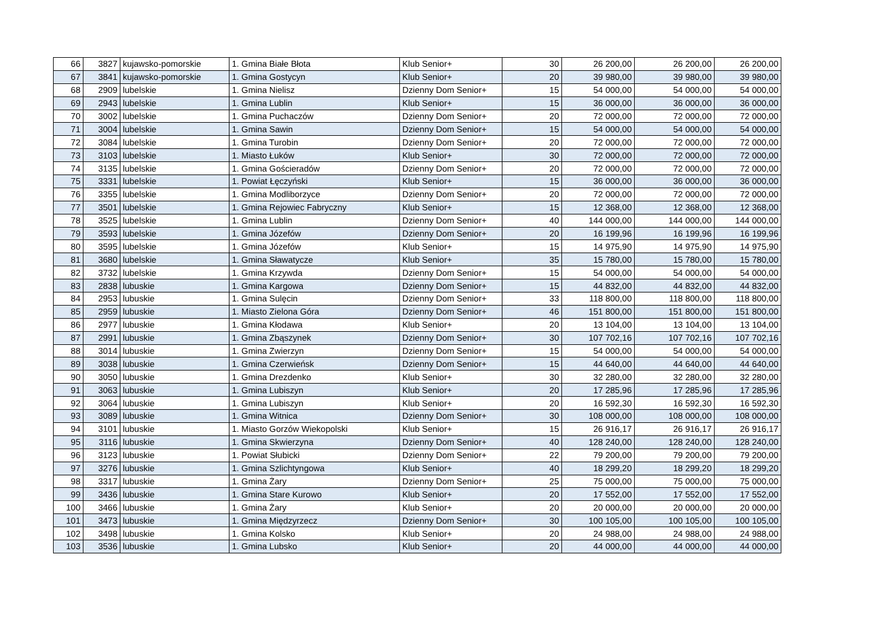| 66 | 3827 | kujawsko-pomorskie | 1. Gmina Białe Błota | Klub Senior+ | 30 | 26 200,00 | 26 200,00 | 26 200,00 |
| 67 | 3841 | kujawsko-pomorskie | 1. Gmina Gostycyn | Klub Senior+ | 20 | 39 980,00 | 39 980,00 | 39 980,00 |
| 68 | 2909 | lubelskie | 1. Gmina Nielisz | Dzienny Dom Senior+ | 15 | 54 000,00 | 54 000,00 | 54 000,00 |
| 69 | 2943 | lubelskie | 1. Gmina Lublin | Klub Senior+ | 15 | 36 000,00 | 36 000,00 | 36 000,00 |
| 70 | 3002 | lubelskie | 1. Gmina Puchaczów | Dzienny Dom Senior+ | 20 | 72 000,00 | 72 000,00 | 72 000,00 |
| 71 | 3004 | lubelskie | 1. Gmina Sawin | Dzienny Dom Senior+ | 15 | 54 000,00 | 54 000,00 | 54 000,00 |
| 72 | 3084 | lubelskie | 1. Gmina Turobin | Dzienny Dom Senior+ | 20 | 72 000,00 | 72 000,00 | 72 000,00 |
| 73 | 3103 | lubelskie | 1. Miasto Łuków | Klub Senior+ | 30 | 72 000,00 | 72 000,00 | 72 000,00 |
| 74 | 3135 | lubelskie | 1. Gmina Gościeradów | Dzienny Dom Senior+ | 20 | 72 000,00 | 72 000,00 | 72 000,00 |
| 75 | 3331 | lubelskie | 1. Powiat Łęczyński | Klub Senior+ | 15 | 36 000,00 | 36 000,00 | 36 000,00 |
| 76 | 3355 | lubelskie | 1. Gmina Modliborzyce | Dzienny Dom Senior+ | 20 | 72 000,00 | 72 000,00 | 72 000,00 |
| 77 | 3501 | lubelskie | 1. Gmina Rejowiec Fabryczny | Klub Senior+ | 15 | 12 368,00 | 12 368,00 | 12 368,00 |
| 78 | 3525 | lubelskie | 1. Gmina Lublin | Dzienny Dom Senior+ | 40 | 144 000,00 | 144 000,00 | 144 000,00 |
| 79 | 3593 | lubelskie | 1. Gmina Józefów | Dzienny Dom Senior+ | 20 | 16 199,96 | 16 199,96 | 16 199,96 |
| 80 | 3595 | lubelskie | 1. Gmina Józefów | Klub Senior+ | 15 | 14 975,90 | 14 975,90 | 14 975,90 |
| 81 | 3680 | lubelskie | 1. Gmina Sławatycze | Klub Senior+ | 35 | 15 780,00 | 15 780,00 | 15 780,00 |
| 82 | 3732 | lubelskie | 1. Gmina Krzywda | Dzienny Dom Senior+ | 15 | 54 000,00 | 54 000,00 | 54 000,00 |
| 83 | 2838 | lubuskie | 1. Gmina Kargowa | Dzienny Dom Senior+ | 15 | 44 832,00 | 44 832,00 | 44 832,00 |
| 84 | 2953 | lubuskie | 1. Gmina Sulęcin | Dzienny Dom Senior+ | 33 | 118 800,00 | 118 800,00 | 118 800,00 |
| 85 | 2959 | lubuskie | 1. Miasto Zielona Góra | Dzienny Dom Senior+ | 46 | 151 800,00 | 151 800,00 | 151 800,00 |
| 86 | 2977 | lubuskie | 1. Gmina Kłodawa | Klub Senior+ | 20 | 13 104,00 | 13 104,00 | 13 104,00 |
| 87 | 2991 | lubuskie | 1. Gmina Zbąszynek | Dzienny Dom Senior+ | 30 | 107 702,16 | 107 702,16 | 107 702,16 |
| 88 | 3014 | lubuskie | 1. Gmina Zwierzyn | Dzienny Dom Senior+ | 15 | 54 000,00 | 54 000,00 | 54 000,00 |
| 89 | 3038 | lubuskie | 1. Gmina Czerwieńsk | Dzienny Dom Senior+ | 15 | 44 640,00 | 44 640,00 | 44 640,00 |
| 90 | 3050 | lubuskie | 1. Gmina Drezdenko | Klub Senior+ | 30 | 32 280,00 | 32 280,00 | 32 280,00 |
| 91 | 3063 | lubuskie | 1. Gmina Lubiszyn | Klub Senior+ | 20 | 17 285,96 | 17 285,96 | 17 285,96 |
| 92 | 3064 | lubuskie | 1. Gmina Lubiszyn | Klub Senior+ | 20 | 16 592,30 | 16 592,30 | 16 592,30 |
| 93 | 3089 | lubuskie | 1. Gmina Witnica | Dzienny Dom Senior+ | 30 | 108 000,00 | 108 000,00 | 108 000,00 |
| 94 | 3101 | lubuskie | 1. Miasto Gorzów Wiekopolski | Klub Senior+ | 15 | 26 916,17 | 26 916,17 | 26 916,17 |
| 95 | 3116 | lubuskie | 1. Gmina Skwierzyna | Dzienny Dom Senior+ | 40 | 128 240,00 | 128 240,00 | 128 240,00 |
| 96 | 3123 | lubuskie | 1. Powiat Słubicki | Dzienny Dom Senior+ | 22 | 79 200,00 | 79 200,00 | 79 200,00 |
| 97 | 3276 | lubuskie | 1. Gmina Szlichtyngowa | Klub Senior+ | 40 | 18 299,20 | 18 299,20 | 18 299,20 |
| 98 | 3317 | lubuskie | 1. Gmina Żary | Dzienny Dom Senior+ | 25 | 75 000,00 | 75 000,00 | 75 000,00 |
| 99 | 3436 | lubuskie | 1. Gmina Stare Kurowo | Klub Senior+ | 20 | 17 552,00 | 17 552,00 | 17 552,00 |
| 100 | 3466 | lubuskie | 1. Gmina Żary | Klub Senior+ | 20 | 20 000,00 | 20 000,00 | 20 000,00 |
| 101 | 3473 | lubuskie | 1. Gmina Międzyrzecz | Dzienny Dom Senior+ | 30 | 100 105,00 | 100 105,00 | 100 105,00 |
| 102 | 3498 | lubuskie | 1. Gmina Kolsko | Klub Senior+ | 20 | 24 988,00 | 24 988,00 | 24 988,00 |
| 103 | 3536 | lubuskie | 1. Gmina Lubsko | Klub Senior+ | 20 | 44 000,00 | 44 000,00 | 44 000,00 |